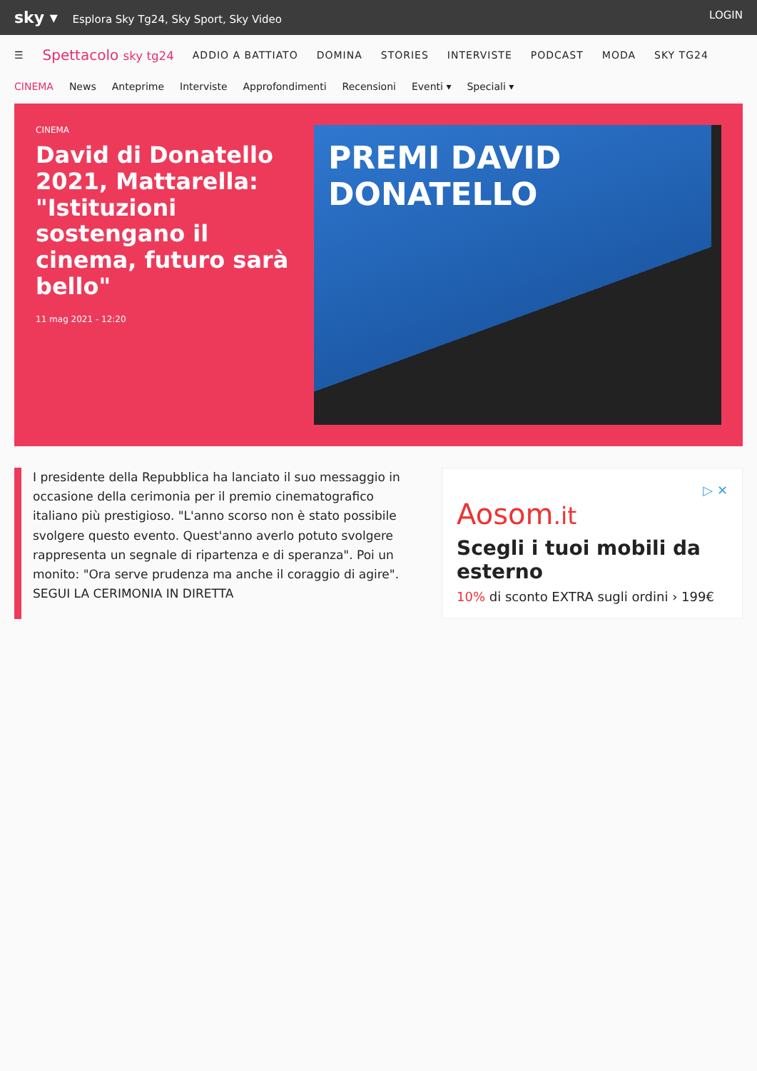sky ▾ Esplora Sky Tg24, Sky Sport, Sky Video LOGIN
☰ Spettacolo sky tg24 ADDIO A BATTIATO DOMINA STORIES INTERVISTE PODCAST MODA SKY TG24
CINEMA News Anteprime Interviste Approfondimenti Recensioni Eventi ▾ Speciali ▾
CINEMA
David di Donatello 2021, Mattarella: "Istituzioni sostengano il cinema, futuro sarà bello"
11 mag 2021 - 12:20
PREMI DAVID DONATELLO
I presidente della Repubblica ha lanciato il suo messaggio in occasione della cerimonia per il premio cinematografico italiano più prestigioso. "L'anno scorso non è stato possibile svolgere questo evento. Quest'anno averlo potuto svolgere rappresenta un segnale di ripartenza e di speranza". Poi un monito: "Ora serve prudenza ma anche il coraggio di agire". SEGUI LA CERIMONIA IN DIRETTA
▷ ✕
Aosom.it
Scegli i tuoi mobili da esterno
10% di sconto EXTRA sugli ordini › 199€